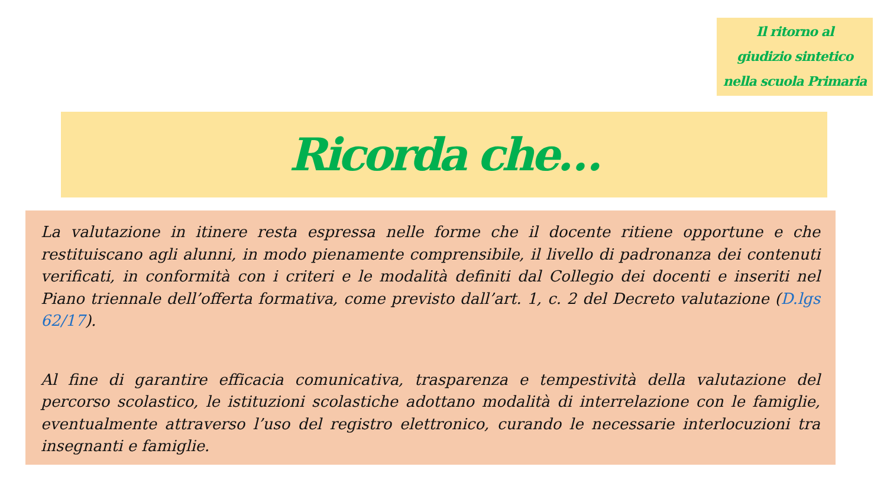Il ritorno al
giudizio sintetico
nella scuola Primaria
Ricorda che…
La valutazione in itinere resta espressa nelle forme che il docente ritiene opportune e che restituiscano agli alunni, in modo pienamente comprensibile, il livello di padronanza dei contenuti verificati, in conformità con i criteri e le modalità definiti dal Collegio dei docenti e inseriti nel Piano triennale dell’offerta formativa, come previsto dall’art. 1, c. 2 del Decreto valutazione (D.lgs 62/17).
Al fine di garantire efficacia comunicativa, trasparenza e tempestività della valutazione del percorso scolastico, le istituzioni scolastiche adottano modalità di interrelazione con le famiglie, eventualmente attraverso l’uso del registro elettronico, curando le necessarie interlocuzioni tra insegnanti e famiglie.